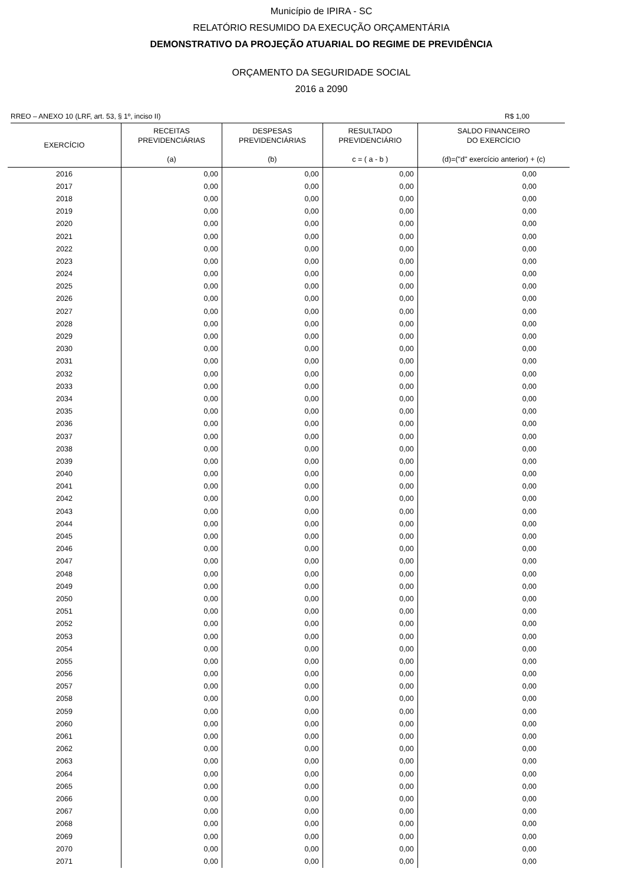Município de IPIRA - SC
RELATÓRIO RESUMIDO DA EXECUÇÃO ORÇAMENTÁRIA
DEMONSTRATIVO DA PROJEÇÃO ATUARIAL DO REGIME DE PREVIDÊNCIA
ORÇAMENTO DA SEGURIDADE SOCIAL
2016 a 2090
RREO – ANEXO 10 (LRF, art. 53, § 1º, inciso II) R$ 1,00
| EXERCÍCIO | RECEITAS PREVIDENCIÁRIAS (a) | DESPESAS PREVIDENCIÁRIAS (b) | RESULTADO PREVIDENCIÁRIO c = ( a - b ) | SALDO FINANCEIRO DO EXERCÍCIO (d)=("d" exercício anterior) + (c) |
| --- | --- | --- | --- | --- |
| 2016 | 0,00 | 0,00 | 0,00 | 0,00 |
| 2017 | 0,00 | 0,00 | 0,00 | 0,00 |
| 2018 | 0,00 | 0,00 | 0,00 | 0,00 |
| 2019 | 0,00 | 0,00 | 0,00 | 0,00 |
| 2020 | 0,00 | 0,00 | 0,00 | 0,00 |
| 2021 | 0,00 | 0,00 | 0,00 | 0,00 |
| 2022 | 0,00 | 0,00 | 0,00 | 0,00 |
| 2023 | 0,00 | 0,00 | 0,00 | 0,00 |
| 2024 | 0,00 | 0,00 | 0,00 | 0,00 |
| 2025 | 0,00 | 0,00 | 0,00 | 0,00 |
| 2026 | 0,00 | 0,00 | 0,00 | 0,00 |
| 2027 | 0,00 | 0,00 | 0,00 | 0,00 |
| 2028 | 0,00 | 0,00 | 0,00 | 0,00 |
| 2029 | 0,00 | 0,00 | 0,00 | 0,00 |
| 2030 | 0,00 | 0,00 | 0,00 | 0,00 |
| 2031 | 0,00 | 0,00 | 0,00 | 0,00 |
| 2032 | 0,00 | 0,00 | 0,00 | 0,00 |
| 2033 | 0,00 | 0,00 | 0,00 | 0,00 |
| 2034 | 0,00 | 0,00 | 0,00 | 0,00 |
| 2035 | 0,00 | 0,00 | 0,00 | 0,00 |
| 2036 | 0,00 | 0,00 | 0,00 | 0,00 |
| 2037 | 0,00 | 0,00 | 0,00 | 0,00 |
| 2038 | 0,00 | 0,00 | 0,00 | 0,00 |
| 2039 | 0,00 | 0,00 | 0,00 | 0,00 |
| 2040 | 0,00 | 0,00 | 0,00 | 0,00 |
| 2041 | 0,00 | 0,00 | 0,00 | 0,00 |
| 2042 | 0,00 | 0,00 | 0,00 | 0,00 |
| 2043 | 0,00 | 0,00 | 0,00 | 0,00 |
| 2044 | 0,00 | 0,00 | 0,00 | 0,00 |
| 2045 | 0,00 | 0,00 | 0,00 | 0,00 |
| 2046 | 0,00 | 0,00 | 0,00 | 0,00 |
| 2047 | 0,00 | 0,00 | 0,00 | 0,00 |
| 2048 | 0,00 | 0,00 | 0,00 | 0,00 |
| 2049 | 0,00 | 0,00 | 0,00 | 0,00 |
| 2050 | 0,00 | 0,00 | 0,00 | 0,00 |
| 2051 | 0,00 | 0,00 | 0,00 | 0,00 |
| 2052 | 0,00 | 0,00 | 0,00 | 0,00 |
| 2053 | 0,00 | 0,00 | 0,00 | 0,00 |
| 2054 | 0,00 | 0,00 | 0,00 | 0,00 |
| 2055 | 0,00 | 0,00 | 0,00 | 0,00 |
| 2056 | 0,00 | 0,00 | 0,00 | 0,00 |
| 2057 | 0,00 | 0,00 | 0,00 | 0,00 |
| 2058 | 0,00 | 0,00 | 0,00 | 0,00 |
| 2059 | 0,00 | 0,00 | 0,00 | 0,00 |
| 2060 | 0,00 | 0,00 | 0,00 | 0,00 |
| 2061 | 0,00 | 0,00 | 0,00 | 0,00 |
| 2062 | 0,00 | 0,00 | 0,00 | 0,00 |
| 2063 | 0,00 | 0,00 | 0,00 | 0,00 |
| 2064 | 0,00 | 0,00 | 0,00 | 0,00 |
| 2065 | 0,00 | 0,00 | 0,00 | 0,00 |
| 2066 | 0,00 | 0,00 | 0,00 | 0,00 |
| 2067 | 0,00 | 0,00 | 0,00 | 0,00 |
| 2068 | 0,00 | 0,00 | 0,00 | 0,00 |
| 2069 | 0,00 | 0,00 | 0,00 | 0,00 |
| 2070 | 0,00 | 0,00 | 0,00 | 0,00 |
| 2071 | 0,00 | 0,00 | 0,00 | 0,00 |